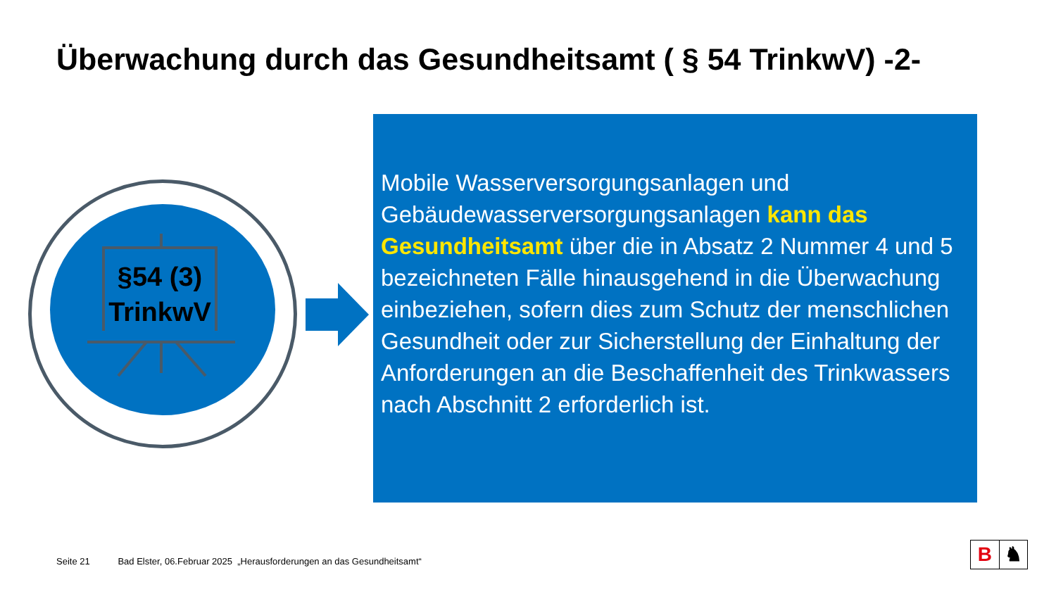Überwachung durch das Gesundheitsamt ( § 54 TrinkwV) -2-
§54 (3)
TrinkwV
Mobile Wasserversorgungsanlagen und Gebäudewasserversorgungsanlagen kann das Gesundheitsamt über die in Absatz 2 Nummer 4 und 5 bezeichneten Fälle hinausgehend in die Überwachung einbeziehen, sofern dies zum Schutz der menschlichen Gesundheit oder zur Sicherstellung der Einhaltung der Anforderungen an die Beschaffenheit des Trinkwassers nach Abschnitt 2 erforderlich ist.
Seite 21 Bad Elster, 06.Februar 2025 „Herausforderungen an das Gesundheitsamt“
B ♞